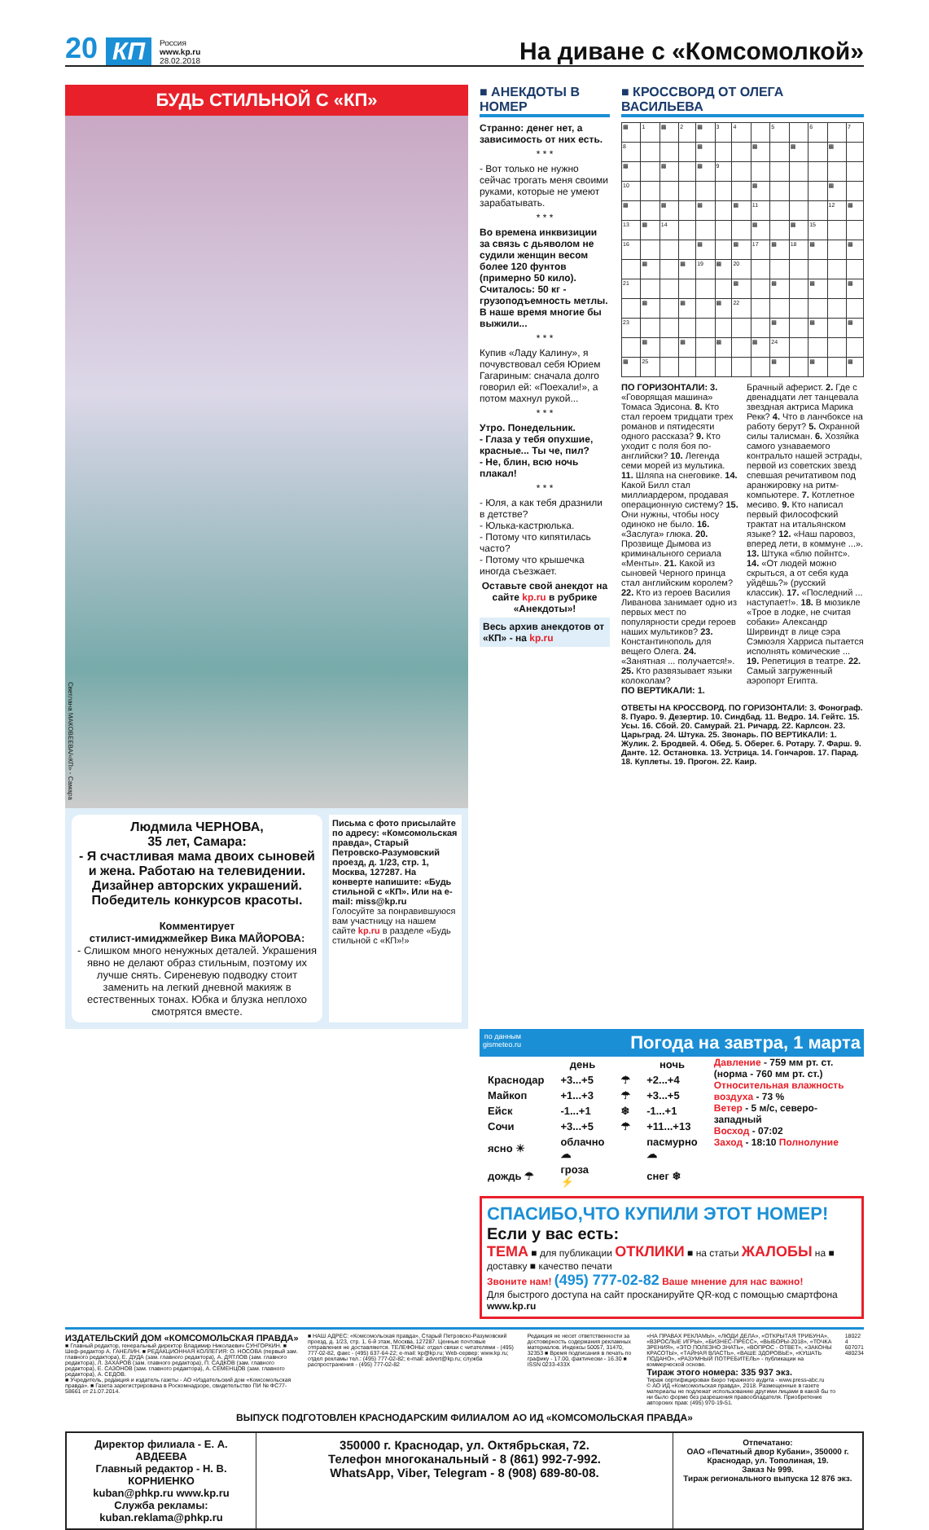20 КП Россия
www.kp.ru
28.02.2018 На диване с «Комсомолкой»
БУДЬ СТИЛЬНОЙ С «КП»
Светлана МАКОВЕЕВА/«КП» - Самара
Людмила ЧЕРНОВА,
35 лет, Самара:
- Я счастливая мама двоих сыновей и жена. Работаю на телевидении. Дизайнер авторских украшений. Победитель конкурсов красоты.
Комментирует
стилист-имиджмейкер Вика МАЙОРОВА:
- Слишком много ненужных деталей. Украшения явно не делают образ стильным, поэтому их лучше снять. Сиреневую подводку стоит заменить на легкий дневной макияж в естественных тонах. Юбка и блузка неплохо смотрятся вместе.
Письма с фото присылайте по адресу: «Комсомольская правда», Старый Петровско-Разумовский проезд, д. 1/23, стр. 1, Москва, 127287. На конверте напишите: «Будь стильной с «КП». Или на e-mail: miss@kp.ru
Голосуйте за понравившуюся вам участницу на нашем сайте kp.ru в разделе «Будь стильной с «КП»!»
■ АНЕКДОТЫ В НОМЕР
Странно: денег нет, а зависимость от них есть.
* * *
- Вот только не нужно сейчас трогать меня своими руками, которые не умеют зарабатывать.
* * *
Во времена инквизиции за связь с дьяволом не судили женщин весом более 120 фунтов (примерно 50 кило). Считалось: 50 кг - грузоподъемность метлы. В наше время многие бы выжили...
* * *
Купив «Ладу Калину», я почувствовал себя Юрием Гагариным: сначала долго говорил ей: «Поехали!», а потом махнул рукой...
* * *
Утро. Понедельник.
- Глаза у тебя опухшие, красные... Ты че, пил?
- Не, блин, всю ночь плакал!
* * *
- Юля, а как тебя дразнили в детстве?
- Юлька-кастрюлька.
- Потому что кипятилась часто?
- Потому что крышечка иногда съезжает.
Оставьте свой анекдот на сайте kp.ru в рубрике «Анекдоты»!
Весь архив анекдотов от «КП» - на kp.ru
■ КРОССВОРД ОТ ОЛЕГА ВАСИЛЬЕВА
| ▩ | 1 | ▩ | 2 | ▩ | 3 | 4 | | 5 | | 6 | | 7 |
| 8 | | | | ▩ | | | ▩ | | ▩ | | ▩ | |
| ▩ | | ▩ | | ▩ | 9 | | | | | | | |
| 10 | | | | | | | ▩ | | | | ▩ | |
| ▩ | | ▩ | | ▩ | | ▩ | 11 | | | | 12 | ▩ |
| 13 | ▩ | 14 | | | | | ▩ | | ▩ | 15 | | |
| 16 | | | | ▩ | | ▩ | 17 | ▩ | 18 | ▩ | | ▩ |
| | ▩ | | ▩ | 19 | ▩ | 20 | | | | | | |
| 21 | | | | | | ▩ | | ▩ | | ▩ | | ▩ |
| | ▩ | | ▩ | | ▩ | 22 | | | | | | |
| 23 | | | | | | | | ▩ | | ▩ | | ▩ |
| | ▩ | | ▩ | | ▩ | | ▩ | 24 | | | | |
| ▩ | 25 | | | | | | | ▩ | | ▩ | | ▩ |
ПО ГОРИЗОНТАЛИ: 3. «Говорящая машина» Томаса Эдисона. 8. Кто стал героем тридцати трех романов и пятидесяти одного рассказа? 9. Кто уходит с поля боя по-английски? 10. Легенда семи морей из мультика. 11. Шляпа на снеговике. 14. Какой Билл стал миллиардером, продавая операционную систему? 15. Они нужны, чтобы носу одиноко не было. 16. «Заслуга» глюка. 20. Прозвище Дымова из криминального сериала «Менты». 21. Какой из сыновей Черного принца стал английским королем? 22. Кто из героев Василия Ливанова занимает одно из первых мест по популярности среди героев наших мультиков? 23. Константинополь для вещего Олега. 24. «Занятная ... получается!». 25. Кто развязывает языки колоколам?
ПО ВЕРТИКАЛИ: 1. Брачный аферист. 2. Где с двенадцати лет танцевала звездная актриса Марика Рекк? 4. Что в ланчбоксе на работу берут? 5. Охранной силы талисман. 6. Хозяйка самого узнаваемого контральто нашей эстрады, первой из советских звезд спевшая речитативом под аранжировку на ритм-компьютере. 7. Котлетное месиво. 9. Кто написал первый философский трактат на итальянском языке? 12. «Наш паровоз, вперед лети, в коммуне ...». 13. Штука «блю пойнтс». 14. «От людей можно скрыться, а от себя куда уйдёшь?» (русский классик). 17. «Последний ... наступает!». 18. В мюзикле «Трое в лодке, не считая собаки» Александр Ширвиндт в лице сэра Сэмюэля Харриса пытается исполнять комические ... 19. Репетиция в театре. 22. Самый загруженный аэропорт Египта.
ОТВЕТЫ НА КРОССВОРД. ПО ГОРИЗОНТАЛИ: 3. Фонограф. 8. Пуаро. 9. Дезертир. 10. Синдбад. 11. Ведро. 14. Гейтс. 15. Усы. 16. Сбой. 20. Самурай. 21. Ричард. 22. Карлсон. 23. Царьград. 24. Штука. 25. Звонарь. ПО ВЕРТИКАЛИ: 1. Жулик. 2. Бродвей. 4. Обед. 5. Оберег. 6. Ротару. 7. Фарш. 9. Данте. 12. Остановка. 13. Устрица. 14. Гончаров. 17. Парад. 18. Куплеты. 19. Прогон. 22. Каир.
по данным
gismeteo.ru Погода на завтра, 1 марта
| | день | | ночь |
| --- | --- | --- | --- |
| Краснодар | +3...+5 | ☂ | +2...+4 |
| Майкоп | +1...+3 | ☂ | +3...+5 |
| Ейск | -1...+1 | ❄ | -1...+1 |
| Сочи | +3...+5 | ☂ | +11...+13 |
| ясно ☀ | облачно ☁ | | пасмурно ☁ |
| дождь ☂ | гроза ⚡ | | снег ❄ |
Давление - 759 мм рт. ст. (норма - 760 мм рт. ст.)
Относительная влажность воздуха - 73 %
Ветер - 5 м/с, северо-западный
Восход - 07:02
Заход - 18:10 Полнолуние
СПАСИБО,ЧТО КУПИЛИ ЭТОТ НОМЕР!
Если у вас есть:
ТЕМА ■ для публикации ОТКЛИКИ ■ на статьи ЖАЛОБЫ на ■ доставку ■ качество печати
Звоните нам! (495) 777-02-82 Ваше мнение для нас важно!
Для быстрого доступа на сайт просканируйте QR-код с помощью смартфона www.kp.ru
ИЗДАТЕЛЬСКИЙ ДОМ «КОМСОМОЛЬСКАЯ ПРАВДА»
■ Главный редактор, генеральный директор Владимир Николаевич СУНГОРКИН. ■ Шеф-редактор А. ГАНЕЛИН. ■ РЕДАКЦИОННАЯ КОЛЛЕГИЯ: О. НОСОВА (первый зам. главного редактора), Е. ДУДА (зам. главного редактора), А. ДЯТЛОВ (зам. главного редактора), Л. ЗАХАРОВ (зам. главного редактора), П. САДКОВ (зам. главного редактора), Е. САЗОНОВ (зам. главного редактора), А. СЕМЕНЦОВ (зам. главного редактора), А. СЕДОВ.
■ Учредитель, редакция и издатель газеты - АО «Издательский дом «Комсомольская правда». ■ Газета зарегистрирована в Роскомнадзоре, свидетельство ПИ № ФС77-58661 от 21.07.2014.
■ НАШ АДРЕС: «Комсомольская правда», Старый Петровско-Разумовский проезд, д. 1/23, стр. 1, 6-й этаж, Москва, 127287. Ценные почтовые отправления не доставляются. ТЕЛЕФОНЫ: отдел связи с читателями - (495) 777-02-82, факс - (495) 637-64-22; e-mail: kp@kp.ru; Web-сервер: www.kp.ru; отдел рекламы тел.: (495) 777-02-82; e-mail: advert@kp.ru; служба распространения - (495) 777-02-82
Редакция не несет ответственности за достоверность содержания рекламных материалов. Индексы 50057, 31470, 32353 ■ Время подписания в печать по графику - 17.00, фактически - 16.30 ■ ISSN 0233-433X
«НА ПРАВАХ РЕКЛАМЫ», «ЛЮДИ ДЕЛА», «ОТКРЫТАЯ ТРИБУНА», «ВЗРОСЛЫЕ ИГРЫ», «БИЗНЕС-ПРЕСС», «ВЫБОРЫ-2018», «ТОЧКА ЗРЕНИЯ», «ЭТО ПОЛЕЗНО ЗНАТЬ», «ВОПРОС - ОТВЕТ», «ЗАКОНЫ КРАСОТЫ», «ТАЙНАЯ ВЛАСТЬ», «ВАШЕ ЗДОРОВЬЕ», «КУШАТЬ ПОДАНО», «РАЗУМНЫЙ ПОТРЕБИТЕЛЬ» - публикации на коммерческой основе.
Тираж этого номера: 335 937 экз.
Тираж сертифицирован Бюро тиражного аудита - www.press-abc.ru
© АО ИД «Комсомольская правда», 2018. Размещенные в газете материалы не подлежат использованию другими лицами в какой бы то ни было форме без разрешения правообладателя. Приобретение авторских прав: (495) 970-19-51.
18022
4 607071 480234
ВЫПУСК ПОДГОТОВЛЕН КРАСНОДАРСКИМ ФИЛИАЛОМ АО ИД «КОМСОМОЛЬСКАЯ ПРАВДА»
Директор филиала - Е. А. АВДЕЕВА
Главный редактор - Н. В. КОРНИЕНКО
kuban@phkp.ru www.kp.ru
Служба рекламы:
kuban.reklama@phkp.ru
350000 г. Краснодар, ул. Октябрьская, 72.
Телефон многоканальный - 8 (861) 992-7-992.
WhatsApp, Viber, Telegram - 8 (908) 689-80-08.
Отпечатано:
ОАО «Печатный двор Кубани», 350000 г. Краснодар, ул. Тополиная, 19.
Заказ № 999.
Тираж регионального выпуска 12 876 экз.